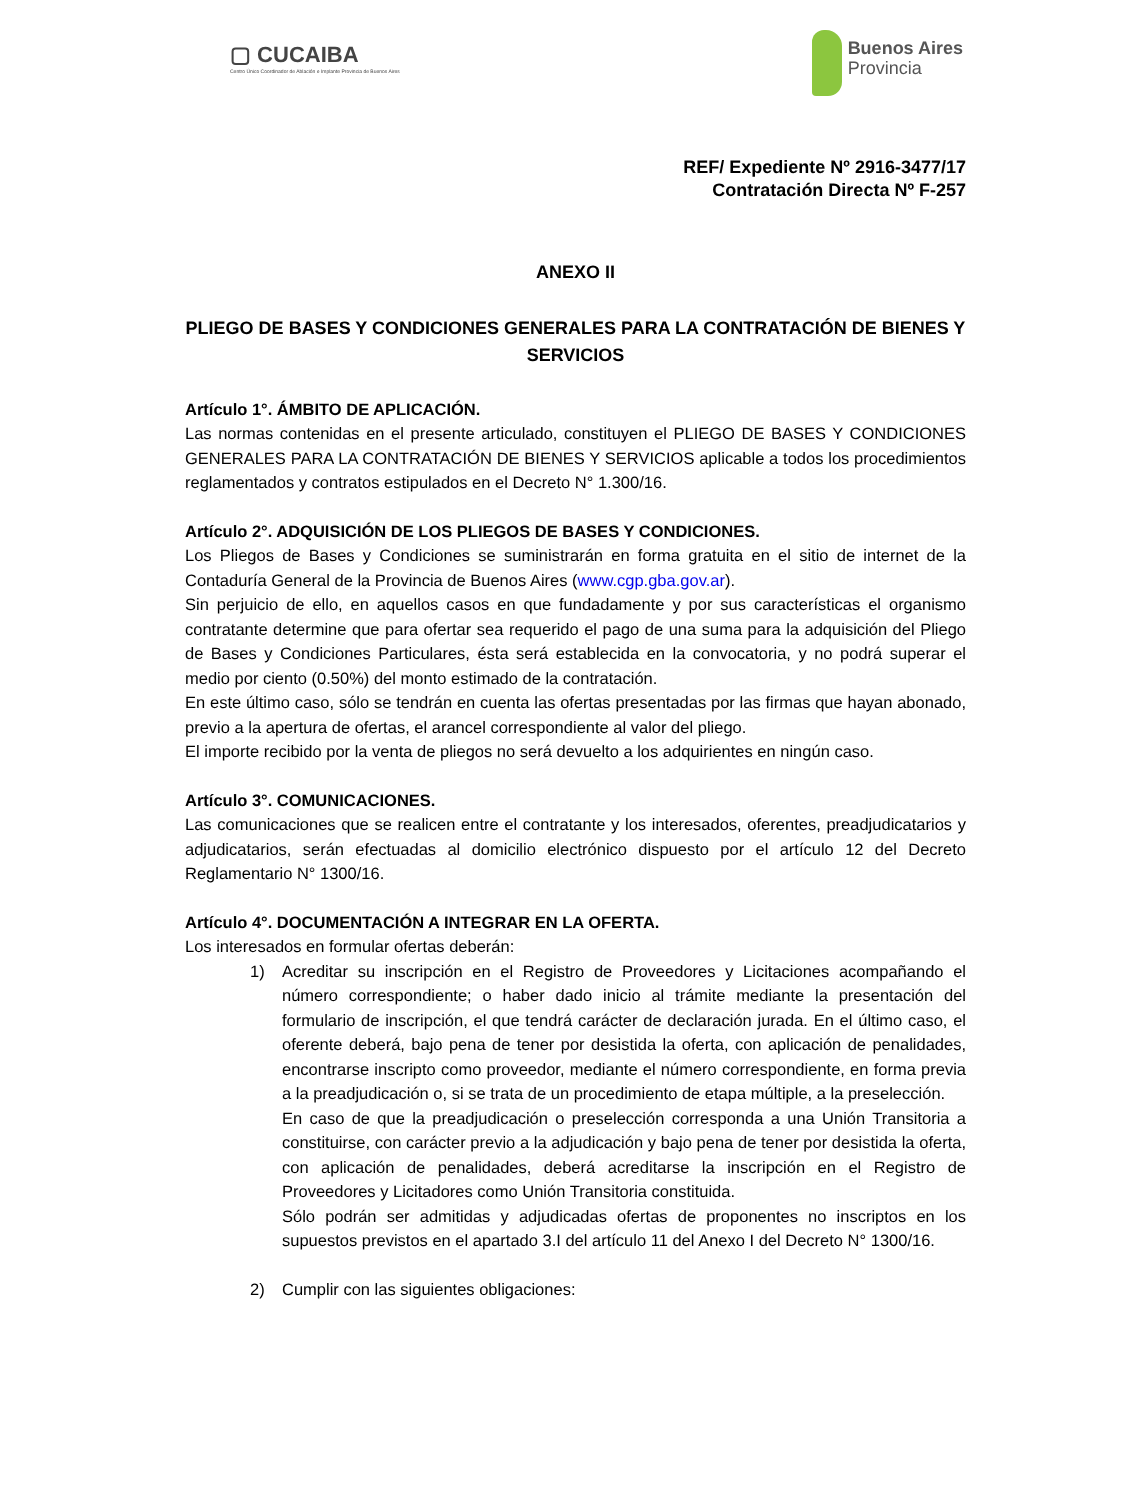▢ CUCAIBA
Centro Único Coordinador de Ablación e Implante Provincia de Buenos Aires
Buenos Aires
Provincia
REF/ Expediente Nº 2916-3477/17
Contratación Directa Nº F-257
ANEXO II
PLIEGO DE BASES Y CONDICIONES GENERALES PARA LA CONTRATACIÓN DE BIENES Y SERVICIOS
Artículo 1°. ÁMBITO DE APLICACIÓN.
Las normas contenidas en el presente articulado, constituyen el PLIEGO DE BASES Y CONDICIONES GENERALES PARA LA CONTRATACIÓN DE BIENES Y SERVICIOS aplicable a todos los procedimientos reglamentados y contratos estipulados en el Decreto N° 1.300/16.
Artículo 2°. ADQUISICIÓN DE LOS PLIEGOS DE BASES Y CONDICIONES.
Los Pliegos de Bases y Condiciones se suministrarán en forma gratuita en el sitio de internet de la Contaduría General de la Provincia de Buenos Aires (www.cgp.gba.gov.ar).
Sin perjuicio de ello, en aquellos casos en que fundadamente y por sus características el organismo contratante determine que para ofertar sea requerido el pago de una suma para la adquisición del Pliego de Bases y Condiciones Particulares, ésta será establecida en la convocatoria, y no podrá superar el medio por ciento (0.50%) del monto estimado de la contratación.
En este último caso, sólo se tendrán en cuenta las ofertas presentadas por las firmas que hayan abonado, previo a la apertura de ofertas, el arancel correspondiente al valor del pliego.
El importe recibido por la venta de pliegos no será devuelto a los adquirientes en ningún caso.
Artículo 3°. COMUNICACIONES.
Las comunicaciones que se realicen entre el contratante y los interesados, oferentes, preadjudicatarios y adjudicatarios, serán efectuadas al domicilio electrónico dispuesto por el artículo 12 del Decreto Reglamentario N° 1300/16.
Artículo 4°. DOCUMENTACIÓN A INTEGRAR EN LA OFERTA.
Los interesados en formular ofertas deberán:
1) Acreditar su inscripción en el Registro de Proveedores y Licitaciones acompañando el número correspondiente; o haber dado inicio al trámite mediante la presentación del formulario de inscripción, el que tendrá carácter de declaración jurada. En el último caso, el oferente deberá, bajo pena de tener por desistida la oferta, con aplicación de penalidades, encontrarse inscripto como proveedor, mediante el número correspondiente, en forma previa a la preadjudicación o, si se trata de un procedimiento de etapa múltiple, a la preselección.
En caso de que la preadjudicación o preselección corresponda a una Unión Transitoria a constituirse, con carácter previo a la adjudicación y bajo pena de tener por desistida la oferta, con aplicación de penalidades, deberá acreditarse la inscripción en el Registro de Proveedores y Licitadores como Unión Transitoria constituida.
Sólo podrán ser admitidas y adjudicadas ofertas de proponentes no inscriptos en los supuestos previstos en el apartado 3.I del artículo 11 del Anexo I del Decreto N° 1300/16.
2) Cumplir con las siguientes obligaciones: